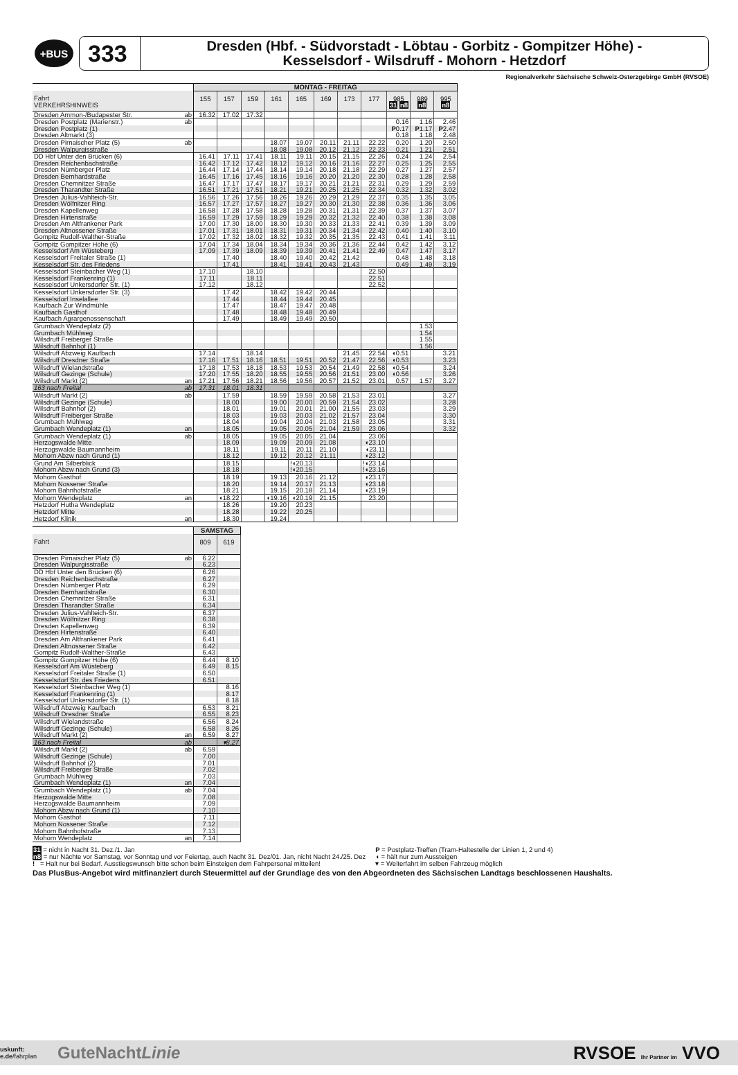+BUS
333
Dresden (Hbf. - Südvorstadt - Löbtau - Gorbitz - Gompitzer Höhe) -
Kesselsdorf - Wilsdruff - Mohorn - Hetzdorf
Regionalverkehr Sächsische Schweiz-Osterzgebirge GmbH (RVSOE)
| | | MONTAG - FREITAG | | | | | | | | | | |
| Fahrt VERKEHRSHINWEIS | | 155 | 157 | 159 | 161 | 165 | 169 | 173 | 177 | 985 31 n8 | 989 n8 | 995 n8 |
| Dresden Ammon-/Budapester Str. | ab | 16.32 | 17.02 | 17.32 | | | | | | | | |
| Dresden Postplatz (Marienstr.) | ab | | | | | | | | | 0.16 | 1.16 | 2.46 |
| Dresden Postplatz (1) | | | | | | | | | | P 0.17 | P 1.17 | P 2.47 |
| Dresden Altmarkt (3) | | | | | | | | | | 0.18 | 1.18 | 2.48 |
| Dresden Pirnaischer Platz (5) | ab | | | | 18.07 | 19.07 | 20.11 | 21.11 | 22.22 | 0.20 | 1.20 | 2.50 |
| Dresden Walpurgisstraße | | | | | 18.08 | 19.08 | 20.12 | 21.12 | 22.23 | 0.21 | 1.21 | 2.51 |
| DD Hbf Unter den Brücken (6) | | 16.41 | 17.11 | 17.41 | 18.11 | 19.11 | 20.15 | 21.15 | 22.26 | 0.24 | 1.24 | 2.54 |
| Dresden Reichenbachstraße | | 16.42 | 17.12 | 17.42 | 18.12 | 19.12 | 20.16 | 21.16 | 22.27 | 0.25 | 1.25 | 2.55 |
| Dresden Nürnberger Platz | | 16.44 | 17.14 | 17.44 | 18.14 | 19.14 | 20.18 | 21.18 | 22.29 | 0.27 | 1.27 | 2.57 |
| Dresden Bernhardstraße | | 16.45 | 17.16 | 17.45 | 18.16 | 19.16 | 20.20 | 21.20 | 22.30 | 0.28 | 1.28 | 2.58 |
| Dresden Chemnitzer Straße | | 16.47 | 17.17 | 17.47 | 18.17 | 19.17 | 20.21 | 21.21 | 22.31 | 0.29 | 1.29 | 2.59 |
| Dresden Tharandter Straße | | 16.51 | 17.21 | 17.51 | 18.21 | 19.21 | 20.25 | 21.25 | 22.34 | 0.32 | 1.32 | 3.02 |
| Dresden Julius-Vahlteich-Str. | | 16.56 | 17.26 | 17.56 | 18.26 | 19.26 | 20.29 | 21.29 | 22.37 | 0.35 | 1.35 | 3.05 |
| Dresden Wölfnitzer Ring | | 16.57 | 17.27 | 17.57 | 18.27 | 19.27 | 20.30 | 21.30 | 22.38 | 0.36 | 1.36 | 3.06 |
| Dresden Kapellenweg | | 16.58 | 17.28 | 17.58 | 18.28 | 19.28 | 20.31 | 21.31 | 22.39 | 0.37 | 1.37 | 3.07 |
| Dresden Hirtenstraße | | 16.59 | 17.29 | 17.59 | 18.29 | 19.29 | 20.32 | 21.32 | 22.40 | 0.38 | 1.38 | 3.08 |
| Dresden Am Altfrankener Park | | 17.00 | 17.30 | 18.00 | 18.30 | 19.30 | 20.33 | 21.33 | 22.41 | 0.39 | 1.39 | 3.09 |
| Dresden Altnossener Straße | | 17.01 | 17.31 | 18.01 | 18.31 | 19.31 | 20.34 | 21.34 | 22.42 | 0.40 | 1.40 | 3.10 |
| Gompitz Rudolf-Walther-Straße | | 17.02 | 17.32 | 18.02 | 18.32 | 19.32 | 20.35 | 21.35 | 22.43 | 0.41 | 1.41 | 3.11 |
| Gompitz Gompitzer Höhe (6) | | 17.04 | 17.34 | 18.04 | 18.34 | 19.34 | 20.36 | 21.36 | 22.44 | 0.42 | 1.42 | 3.12 |
| Kesselsdorf Am Wüsteberg | | 17.09 | 17.39 | 18.09 | 18.39 | 19.39 | 20.41 | 21.41 | 22.49 | 0.47 | 1.47 | 3.17 |
| Kesselsdorf Freitaler Straße (1) | | | 17.40 | | 18.40 | 19.40 | 20.42 | 21.42 | | 0.48 | 1.48 | 3.18 |
| Kesselsdorf Str. des Friedens | | | 17.41 | | 18.41 | 19.41 | 20.43 | 21.43 | | 0.49 | 1.49 | 3.19 |
| Kesselsdorf Steinbacher Weg (1) | | 17.10 | | 18.10 | | | | | 22.50 | | | |
| Kesselsdorf Frankenring (1) | | 17.11 | | 18.11 | | | | | 22.51 | | | |
| Kesselsdorf Unkersdorfer Str. (1) | | 17.12 | | 18.12 | | | | | 22.52 | | | |
| Kesselsdorf Unkersdorfer Str. (3) | | | 17.42 | | 18.42 | 19.42 | 20.44 | | | | | |
| Kesselsdorf Inselallee | | | 17.44 | | 18.44 | 19.44 | 20.45 | | | | | |
| Kaufbach Zur Windmühle | | | 17.47 | | 18.47 | 19.47 | 20.48 | | | | | |
| Kaufbach Gasthof | | | 17.48 | | 18.48 | 19.48 | 20.49 | | | | | |
| Kaufbach Agrargenossenschaft | | | 17.49 | | 18.49 | 19.49 | 20.50 | | | | | |
| Grumbach Wendeplatz (2) | | | | | | | | | | | 1.53 | |
| Grumbach Mühlweg | | | | | | | | | | | 1.54 | |
| Wilsdruff Freiberger Straße | | | | | | | | | | | 1.55 | |
| Wilsdruff Bahnhof (1) | | | | | | | | | | | 1.56 | |
| Wilsdruff Abzweig Kaufbach | | 17.14 | | 18.14 | | | | 21.45 | 22.54 | ◖0.51 | | 3.21 |
| Wilsdruff Dresdner Straße | | 17.16 | 17.51 | 18.16 | 18.51 | 19.51 | 20.52 | 21.47 | 22.56 | ◖0.53 | | 3.23 |
| Wilsdruff Wielandstraße | | 17.18 | 17.53 | 18.18 | 18.53 | 19.53 | 20.54 | 21.49 | 22.58 | ◖0.54 | | 3.24 |
| Wilsdruff Gezinge (Schule) | | 17.20 | 17.55 | 18.20 | 18.55 | 19.55 | 20.56 | 21.51 | 23.00 | ◖0.56 | | 3.26 |
| Wilsdruff Markt (2) | an | 17.21 | 17.56 | 18.21 | 18.56 | 19.56 | 20.57 | 21.52 | 23.01 | 0.57 | 1.57 | 3.27 |
| 163 nach Freital | ab | 17.31 | 18.01 | 18.31 | | | | | | | | |
| Wilsdruff Markt (2) | ab | | 17.59 | | 18.59 | 19.59 | 20.58 | 21.53 | 23.01 | | | 3.27 |
| Wilsdruff Gezinge (Schule) | | | 18.00 | | 19.00 | 20.00 | 20.59 | 21.54 | 23.02 | | | 3.28 |
| Wilsdruff Bahnhof (2) | | | 18.01 | | 19.01 | 20.01 | 21.00 | 21.55 | 23.03 | | | 3.29 |
| Wilsdruff Freiberger Straße | | | 18.03 | | 19.03 | 20.03 | 21.02 | 21.57 | 23.04 | | | 3.30 |
| Grumbach Mühlweg | | | 18.04 | | 19.04 | 20.04 | 21.03 | 21.58 | 23.05 | | | 3.31 |
| Grumbach Wendeplatz (1) | an | | 18.05 | | 19.05 | 20.05 | 21.04 | 21.59 | 23.06 | | | 3.32 |
| Grumbach Wendeplatz (1) | ab | | 18.05 | | 19.05 | 20.05 | 21.04 | | 23.06 | | | |
| Herzogswalde Mitte | | | 18.09 | | 19.09 | 20.09 | 21.08 | | ◖23.10 | | | |
| Herzogswalde Baumannheim | | | 18.11 | | 19.11 | 20.11 | 21.10 | | ◖23.11 | | | |
| Mohorn Abzw nach Grund (1) | | | 18.12 | | 19.12 | 20.12 | 21.11 | | ◖23.12 | | | |
| Grund Am Silberblick | | | 18.15 | | | !◖20.13 | | | !◖23.14 | | | |
| Mohorn Abzw nach Grund (3) | | | 18.18 | | | !◖20.15 | | | !◖23.16 | | | |
| Mohorn Gasthof | | | 18.19 | | 19.13 | 20.16 | 21.12 | | ◖23.17 | | | |
| Mohorn Nossener Straße | | | 18.20 | | 19.14 | 20.17 | 21.13 | | ◖23.18 | | | |
| Mohorn Bahnhofstraße | | | 18.21 | | 19.15 | 20.18 | 21.14 | | ◖23.19 | | | |
| Mohorn Wendeplatz | an | | ◖18.22 | | ◖19.16 | ◖20.19 | 21.15 | | 23.20 | | | |
| Hetzdorf Hutha Wendeplatz | | | 18.26 | | 19.20 | 20.23 | | | | | | |
| Hetzdorf Mitte | | | 18.28 | | 19.22 | 20.25 | | | | | | |
| Hetzdorf Klinik | an | | 18.30 | | 19.24 | | | | | | | |
| | | SAMSTAG | |
| Fahrt | | 809 | 619 |
| Dresden Pirnaischer Platz (5) | ab | 6.22 | |
| Dresden Walpurgisstraße | | 6.23 | |
| DD Hbf Unter den Brücken (6) | | 6.26 | |
| Dresden Reichenbachstraße | | 6.27 | |
| Dresden Nürnberger Platz | | 6.29 | |
| Dresden Bernhardstraße | | 6.30 | |
| Dresden Chemnitzer Straße | | 6.31 | |
| Dresden Tharandter Straße | | 6.34 | |
| Dresden Julius-Vahlteich-Str. | | 6.37 | |
| Dresden Wölfnitzer Ring | | 6.38 | |
| Dresden Kapellenweg | | 6.39 | |
| Dresden Hirtenstraße | | 6.40 | |
| Dresden Am Altfrankener Park | | 6.41 | |
| Dresden Altnossener Straße | | 6.42 | |
| Gompitz Rudolf-Walther-Straße | | 6.43 | |
| Gompitz Gompitzer Höhe (6) | | 6.44 | 8.10 |
| Kesselsdorf Am Wüsteberg | | 6.49 | 8.15 |
| Kesselsdorf Freitaler Straße (1) | | 6.50 | |
| Kesselsdorf Str. des Friedens | | 6.51 | |
| Kesselsdorf Steinbacher Weg (1) | | | 8.16 |
| Kesselsdorf Frankenring (1) | | | 8.17 |
| Kesselsdorf Unkersdorfer Str. (1) | | | 8.18 |
| Wilsdruff Abzweig Kaufbach | | 6.53 | 8.21 |
| Wilsdruff Dresdner Straße | | 6.55 | 8.23 |
| Wilsdruff Wielandstraße | | 6.56 | 8.24 |
| Wilsdruff Gezinge (Schule) | | 6.58 | 8.26 |
| Wilsdruff Markt (2) | an | 6.59 | 8.27 |
| 163 nach Freital | ab | | ▾8.27 |
| Wilsdruff Markt (2) | ab | 6.59 | |
| Wilsdruff Gezinge (Schule) | | 7.00 | |
| Wilsdruff Bahnhof (2) | | 7.01 | |
| Wilsdruff Freiberger Straße | | 7.02 | |
| Grumbach Mühlweg | | 7.03 | |
| Grumbach Wendeplatz (1) | an | 7.04 | |
| Grumbach Wendeplatz (1) | ab | 7.04 | |
| Herzogswalde Mitte | | 7.08 | |
| Herzogswalde Baumannheim | | 7.09 | |
| Mohorn Abzw nach Grund (1) | | 7.10 | |
| Mohorn Gasthof | | 7.11 | |
| Mohorn Nossener Straße | | 7.12 | |
| Mohorn Bahnhofstraße | | 7.13 | |
| Mohorn Wendeplatz | an | 7.14 | |
31 = nicht in Nacht 31. Dez./1. Jan
n8 = nur Nächte vor Samstag, vor Sonntag und vor Feiertag, auch Nacht 31. Dez/01. Jan, nicht Nacht 24./25. Dez
! = Halt nur bei Bedarf. Ausstiegswunsch bitte schon beim Einsteigen dem Fahrpersonal mitteilen!
P = Postplatz-Treffen (Tram-Haltestelle der Linien 1, 2 und 4)
◖ = hält nur zum Aussteigen
▾ = Weiterfahrt im selben Fahrzeug möglich
Das PlusBus-Angebot wird mitfinanziert durch Steuermittel auf der Grundlage des von den Abgeordneten des Sächsischen Landtags beschlossenen Haushalts.
uskunft:
e.de/fahrplan
GuteNachtLinie
RVSOE Ihr Partner im VVO